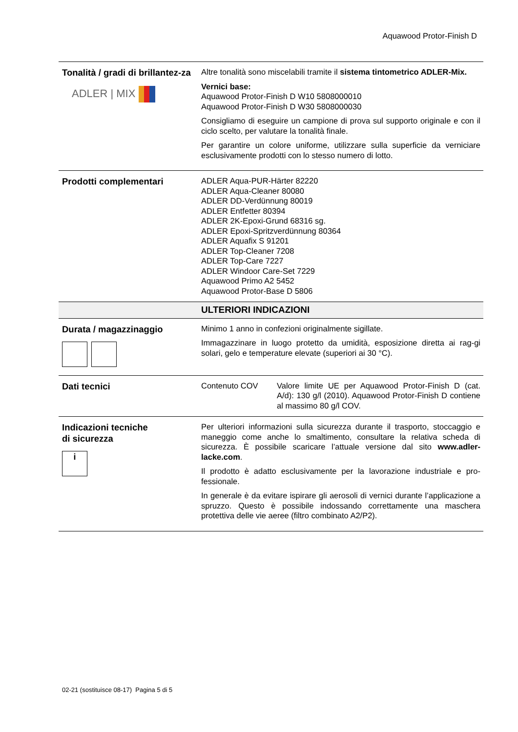Aquawood Protor-Finish D
| Tonalità / gradi di brillantez-za ADLER / MIX | Altre tonalità sono miscelabili tramite il sistema tintometrico ADLER-Mix. Vernici base: Aquawood Protor-Finish D W10 5808000010 Aquawood Protor-Finish D W30 5808000030 Consigliamo di eseguire un campione di prova sul supporto originale e con il ciclo scelto, per valutare la tonalità finale. Per garantire un colore uniforme, utilizzare sulla superficie da verniciare esclusivamente prodotti con lo stesso numero di lotto. |
| Prodotti complementari | ADLER Aqua-PUR-Härter 82220 ADLER Aqua-Cleaner 80080 ADLER DD-Verdünnung 80019 ADLER Entfetter 80394 ADLER 2K-Epoxi-Grund 68316 sg. ADLER Epoxi-Spritzverdünnung 80364 ADLER Aquafix S 91201 ADLER Top-Cleaner 7208 ADLER Top-Care 7227 ADLER Windoor Care-Set 7229 Aquawood Primo A2 5452 Aquawood Protor-Base D 5806 |
| | ULTERIORI INDICAZIONI |
| Durata / magazzinaggio | Minimo 1 anno in confezioni originalmente sigillate. Immagazzinare in luogo protetto da umidità, esposizione diretta ai rag-gi solari, gelo e temperature elevate (superiori ai 30 °C). |
| Dati tecnici | Contenuto COV Valore limite UE per Aquawood Protor-Finish D (cat. A/d): 130 g/l (2010). Aquawood Protor-Finish D contiene al massimo 80 g/l COV. |
| Indicazioni tecniche di sicurezza i | Per ulteriori informazioni sulla sicurezza durante il trasporto, stoccaggio e maneggio come anche lo smaltimento, consultare la relativa scheda di sicurezza. È possibile scaricare l’attuale versione dal sito www.adler-lacke.com . Il prodotto è adatto esclusivamente per la lavorazione industriale e pro-fessionale. In generale è da evitare ispirare gli aerosoli di vernici durante l’applicazione a spruzzo. Questo è possibile indossando correttamente una maschera protettiva delle vie aeree (filtro combinato A2/P2). |
02-21 (sostituisce 08-17) Pagina 5 di 5